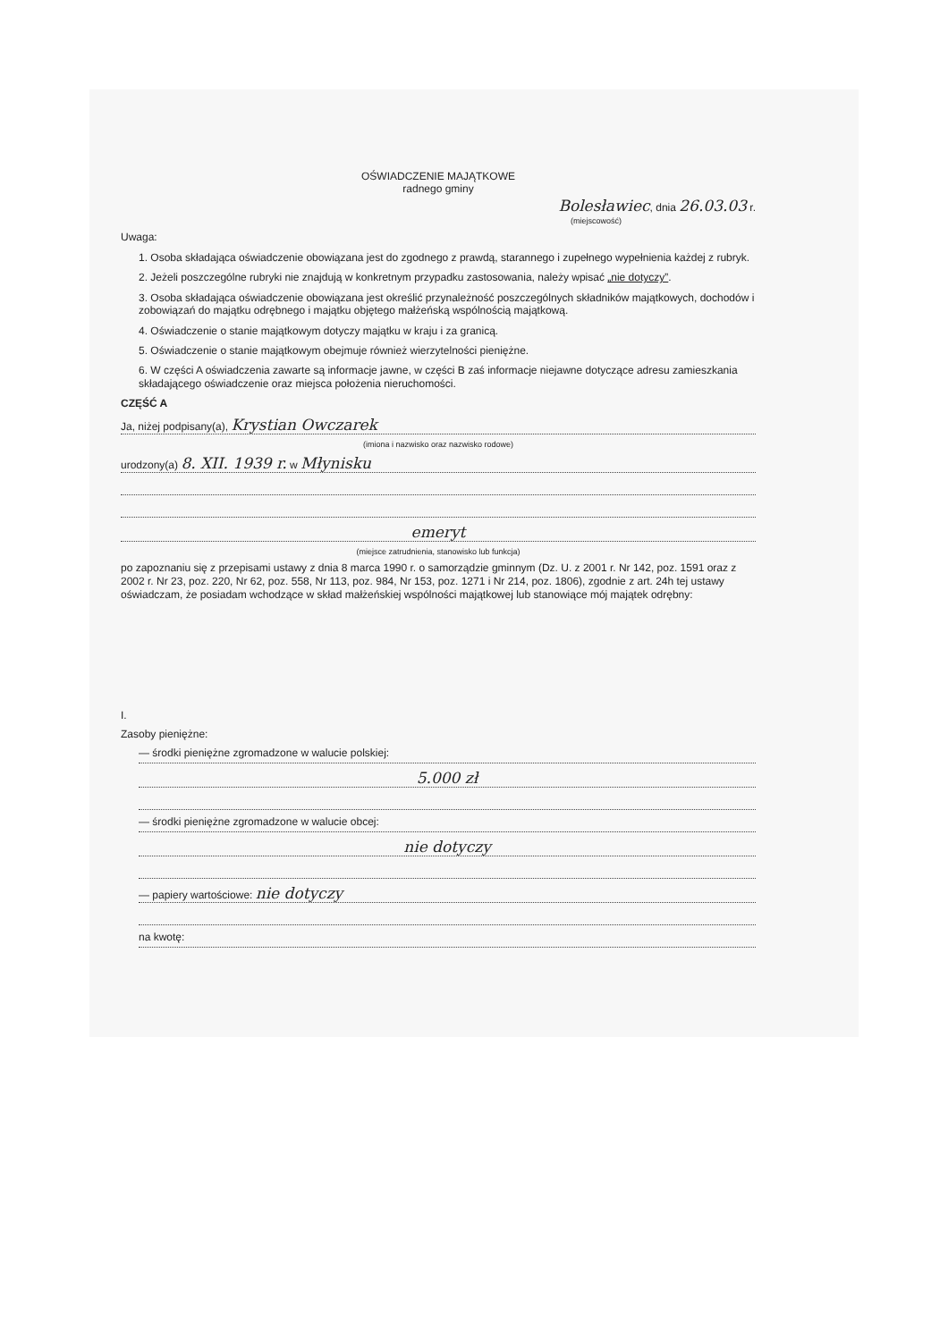OŚWIADCZENIE MAJĄTKOWE
radnego gminy
Bolesławiec, dnia 26.03.03 r.
(miejscowość)
Uwaga:
1. Osoba składająca oświadczenie obowiązana jest do zgodnego z prawdą, starannego i zupełnego wypełnienia każdej z rubryk.
2. Jeżeli poszczególne rubryki nie znajdują w konkretnym przypadku zastosowania, należy wpisać „nie dotyczy”.
3. Osoba składająca oświadczenie obowiązana jest określić przynależność poszczególnych składników majątkowych, dochodów i zobowiązań do majątku odrębnego i majątku objętego małżeńską wspólnością majątkową.
4. Oświadczenie o stanie majątkowym dotyczy majątku w kraju i za granicą.
5. Oświadczenie o stanie majątkowym obejmuje również wierzytelności pieniężne.
6. W części A oświadczenia zawarte są informacje jawne, w części B zaś informacje niejawne dotyczące adresu zamieszkania składającego oświadczenie oraz miejsca położenia nieruchomości.
CZĘŚĆ A
Ja, niżej podpisany(a), Krystian Owczarek
(imiona i nazwisko oraz nazwisko rodowe)
urodzony(a) 8. XII. 1939 r. w Młynisku
emeryt
(miejsce zatrudnienia, stanowisko lub funkcja)
po zapoznaniu się z przepisami ustawy z dnia 8 marca 1990 r. o samorządzie gminnym (Dz. U. z 2001 r. Nr 142, poz. 1591 oraz z 2002 r. Nr 23, poz. 220, Nr 62, poz. 558, Nr 113, poz. 984, Nr 153, poz. 1271 i Nr 214, poz. 1806), zgodnie z art. 24h tej ustawy oświadczam, że posiadam wchodzące w skład małżeńskiej wspólności majątkowej lub stanowiące mój majątek odrębny:
I.
Zasoby pieniężne:
— środki pieniężne zgromadzone w walucie polskiej:
5.000 zł
— środki pieniężne zgromadzone w walucie obcej:
nie dotyczy
— papiery wartościowe: nie dotyczy
na kwotę: